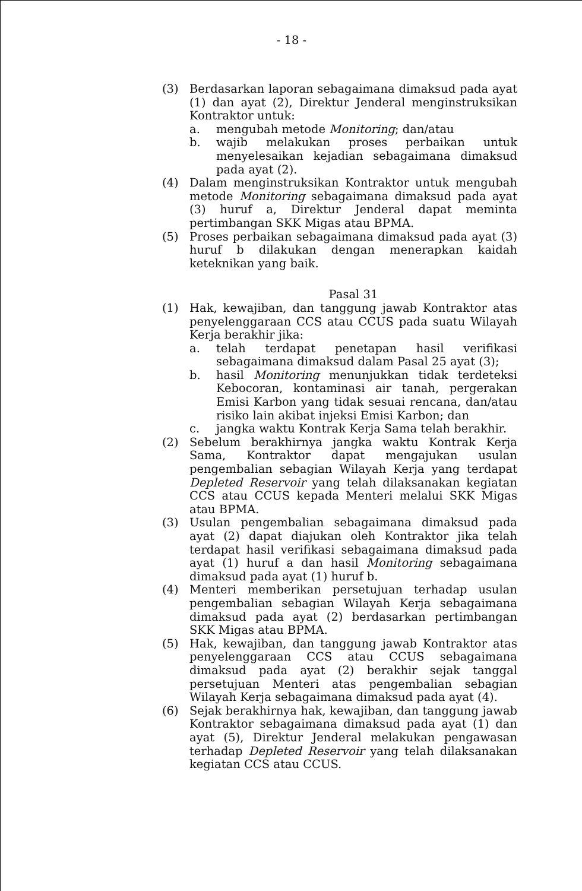- 18 -
(3) Berdasarkan laporan sebagaimana dimaksud pada ayat (1) dan ayat (2), Direktur Jenderal menginstruksikan Kontraktor untuk:
a. mengubah metode Monitoring; dan/atau
b. wajib melakukan proses perbaikan untuk menyelesaikan kejadian sebagaimana dimaksud pada ayat (2).
(4) Dalam menginstruksikan Kontraktor untuk mengubah metode Monitoring sebagaimana dimaksud pada ayat (3) huruf a, Direktur Jenderal dapat meminta pertimbangan SKK Migas atau BPMA.
(5) Proses perbaikan sebagaimana dimaksud pada ayat (3) huruf b dilakukan dengan menerapkan kaidah keteknikan yang baik.
Pasal 31
(1) Hak, kewajiban, dan tanggung jawab Kontraktor atas penyelenggaraan CCS atau CCUS pada suatu Wilayah Kerja berakhir jika:
a. telah terdapat penetapan hasil verifikasi sebagaimana dimaksud dalam Pasal 25 ayat (3);
b. hasil Monitoring menunjukkan tidak terdeteksi Kebocoran, kontaminasi air tanah, pergerakan Emisi Karbon yang tidak sesuai rencana, dan/atau risiko lain akibat injeksi Emisi Karbon; dan
c. jangka waktu Kontrak Kerja Sama telah berakhir.
(2) Sebelum berakhirnya jangka waktu Kontrak Kerja Sama, Kontraktor dapat mengajukan usulan pengembalian sebagian Wilayah Kerja yang terdapat Depleted Reservoir yang telah dilaksanakan kegiatan CCS atau CCUS kepada Menteri melalui SKK Migas atau BPMA.
(3) Usulan pengembalian sebagaimana dimaksud pada ayat (2) dapat diajukan oleh Kontraktor jika telah terdapat hasil verifikasi sebagaimana dimaksud pada ayat (1) huruf a dan hasil Monitoring sebagaimana dimaksud pada ayat (1) huruf b.
(4) Menteri memberikan persetujuan terhadap usulan pengembalian sebagian Wilayah Kerja sebagaimana dimaksud pada ayat (2) berdasarkan pertimbangan SKK Migas atau BPMA.
(5) Hak, kewajiban, dan tanggung jawab Kontraktor atas penyelenggaraan CCS atau CCUS sebagaimana dimaksud pada ayat (2) berakhir sejak tanggal persetujuan Menteri atas pengembalian sebagian Wilayah Kerja sebagaimana dimaksud pada ayat (4).
(6) Sejak berakhirnya hak, kewajiban, dan tanggung jawab Kontraktor sebagaimana dimaksud pada ayat (1) dan ayat (5), Direktur Jenderal melakukan pengawasan terhadap Depleted Reservoir yang telah dilaksanakan kegiatan CCS atau CCUS.